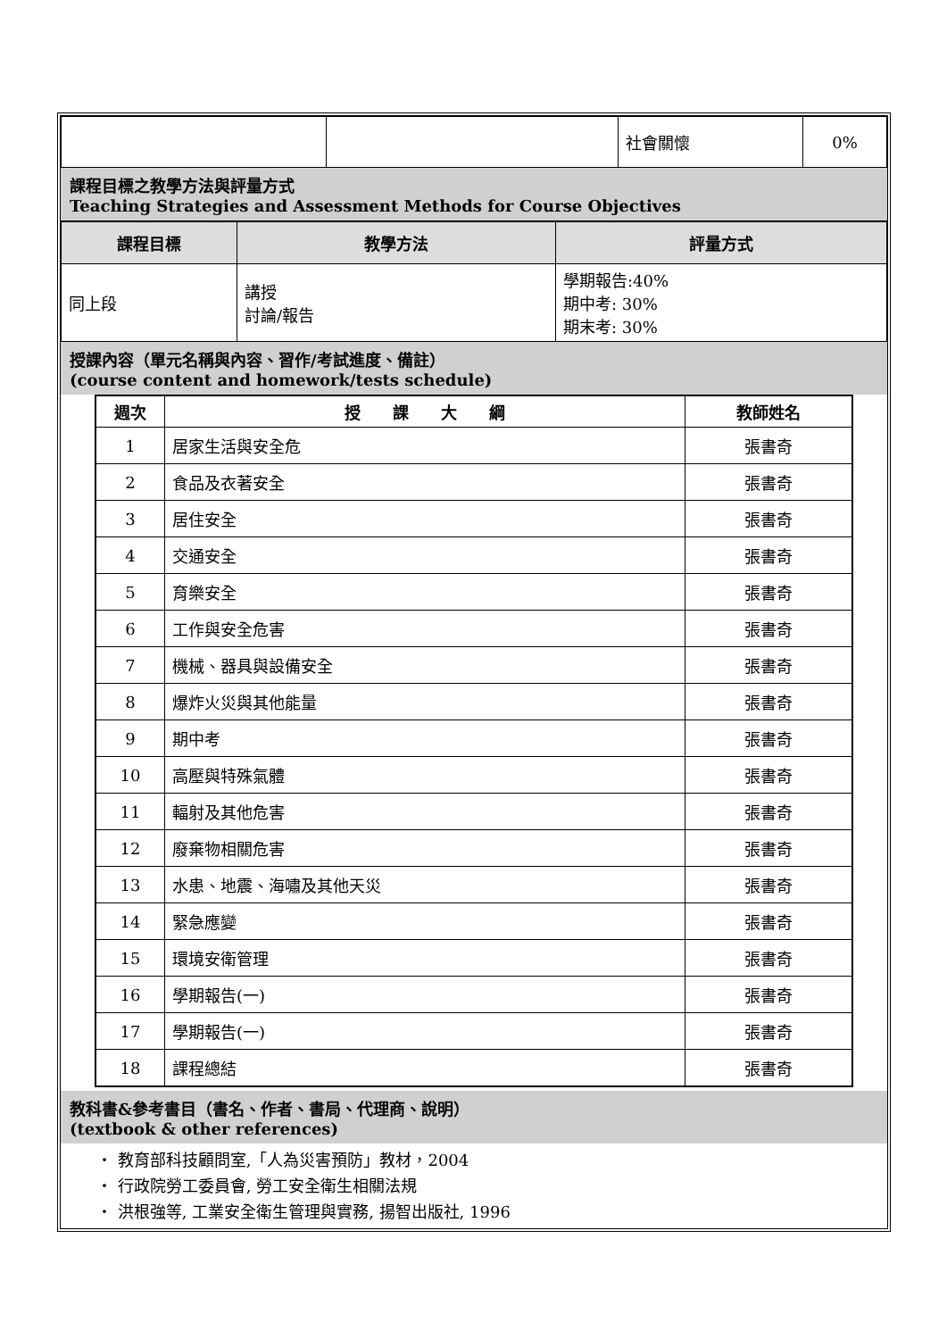| | | 社會關懷 | 0% |
課程目標之教學方法與評量方式
Teaching Strategies and Assessment Methods for Course Objectives
| 課程目標 | 教學方法 | 評量方式 |
| --- | --- | --- |
| 同上段 | 講授 討論/報告 | 學期報告:40% 期中考: 30% 期末考: 30% |
授課內容（單元名稱與內容、習作/考試進度、備註）
(course content and homework/tests schedule)
| 週次 | 授 課 大 綱 | 教師姓名 |
| --- | --- | --- |
| 1 | 居家生活與安全危 | 張書奇 |
| 2 | 食品及衣著安全 | 張書奇 |
| 3 | 居住安全 | 張書奇 |
| 4 | 交通安全 | 張書奇 |
| 5 | 育樂安全 | 張書奇 |
| 6 | 工作與安全危害 | 張書奇 |
| 7 | 機械、器具與設備安全 | 張書奇 |
| 8 | 爆炸火災與其他能量 | 張書奇 |
| 9 | 期中考 | 張書奇 |
| 10 | 高壓與特殊氣體 | 張書奇 |
| 11 | 輻射及其他危害 | 張書奇 |
| 12 | 廢棄物相關危害 | 張書奇 |
| 13 | 水患、地震、海嘯及其他天災 | 張書奇 |
| 14 | 緊急應變 | 張書奇 |
| 15 | 環境安衛管理 | 張書奇 |
| 16 | 學期報告(一) | 張書奇 |
| 17 | 學期報告(一) | 張書奇 |
| 18 | 課程總結 | 張書奇 |
教科書&參考書目（書名、作者、書局、代理商、說明）
(textbook & other references)
・ 教育部科技顧問室,「人為災害預防」教材，2004
・ 行政院勞工委員會, 勞工安全衛生相關法規
・ 洪根強等, 工業安全衛生管理與實務, 揚智出版社, 1996